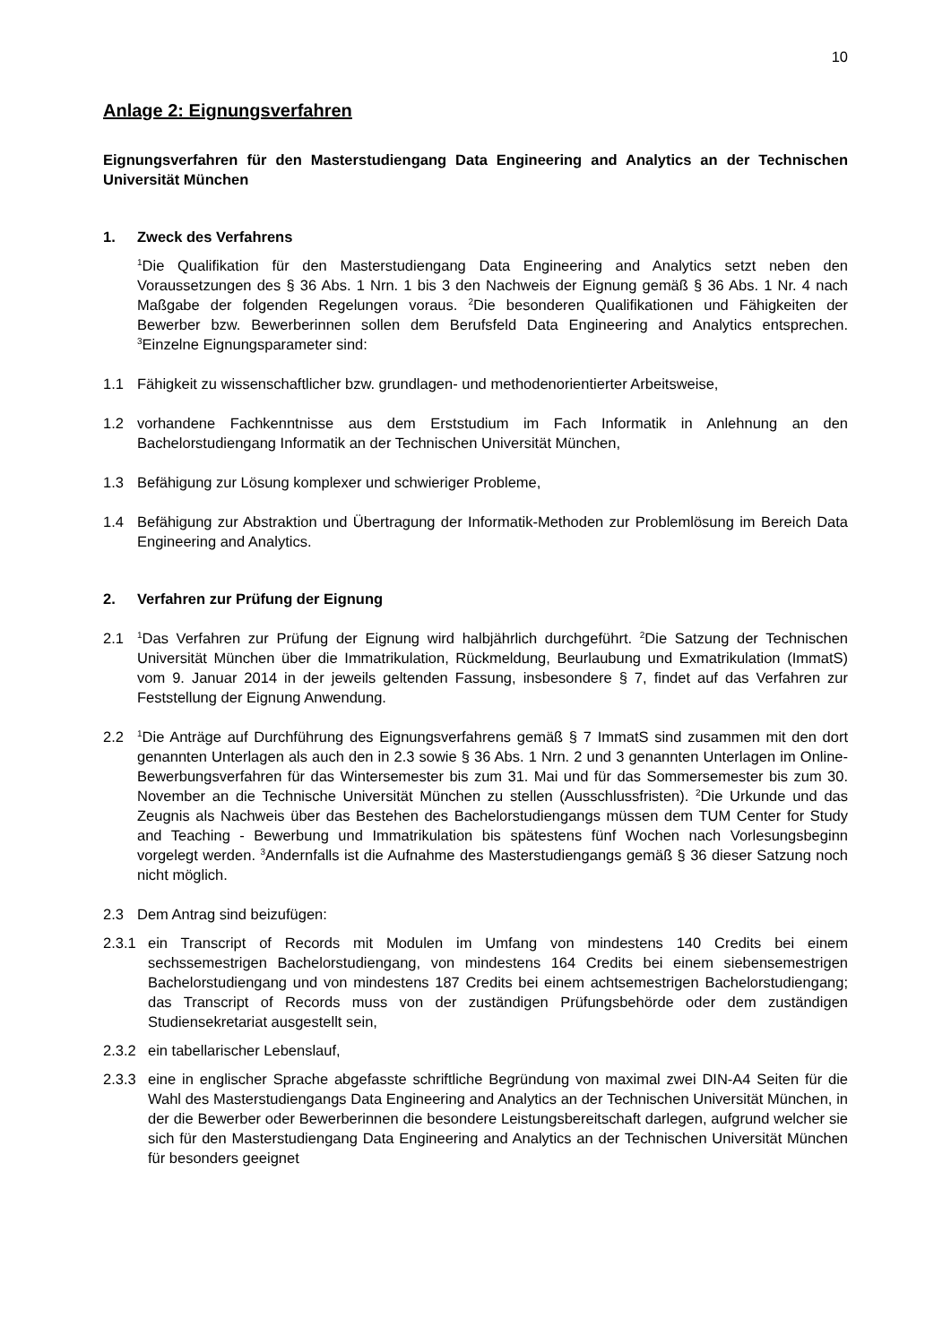10
Anlage 2: Eignungsverfahren
Eignungsverfahren für den Masterstudiengang Data Engineering and Analytics an der Technischen Universität München
1. Zweck des Verfahrens
<sup>1</sup> Die Qualifikation für den Masterstudiengang Data Engineering and Analytics setzt neben den Voraussetzungen des § 36 Abs. 1 Nrn. 1 bis 3 den Nachweis der Eignung gemäß § 36 Abs. 1 Nr. 4 nach Maßgabe der folgenden Regelungen voraus. <sup>2</sup>Die besonderen Qualifikationen und Fähigkeiten der Bewerber bzw. Bewerberinnen sollen dem Berufsfeld Data Engineering and Analytics entsprechen. <sup>3</sup>Einzelne Eignungsparameter sind:
1.1 Fähigkeit zu wissenschaftlicher bzw. grundlagen- und methodenorientierter Arbeitsweise,
1.2 vorhandene Fachkenntnisse aus dem Erststudium im Fach Informatik in Anlehnung an den Bachelorstudiengang Informatik an der Technischen Universität München,
1.3 Befähigung zur Lösung komplexer und schwieriger Probleme,
1.4 Befähigung zur Abstraktion und Übertragung der Informatik-Methoden zur Problemlösung im Bereich Data Engineering and Analytics.
2. Verfahren zur Prüfung der Eignung
2.1<sup>1</sup>Das Verfahren zur Prüfung der Eignung wird halbjährlich durchgeführt. <sup>2</sup>Die Satzung der Technischen Universität München über die Immatrikulation, Rückmeldung, Beurlaubung und Exmatrikulation (ImmatS) vom 9. Januar 2014 in der jeweils geltenden Fassung, insbesondere § 7, findet auf das Verfahren zur Feststellung der Eignung Anwendung.
2.2<sup>1</sup>Die Anträge auf Durchführung des Eignungsverfahrens gemäß § 7 ImmatS sind zusammen mit den dort genannten Unterlagen als auch den in 2.3 sowie § 36 Abs. 1 Nrn. 2 und 3 genannten Unterlagen im Online-Bewerbungsverfahren für das Wintersemester bis zum 31. Mai und für das Sommersemester bis zum 30. November an die Technische Universität München zu stellen (Ausschlussfristen). <sup>2</sup>Die Urkunde und das Zeugnis als Nachweis über das Bestehen des Bachelorstudiengangs müssen dem TUM Center for Study and Teaching - Bewerbung und Immatrikulation bis spätestens fünf Wochen nach Vorlesungsbeginn vorgelegt werden. <sup>3</sup>Andernfalls ist die Aufnahme des Masterstudiengangs gemäß § 36 dieser Satzung noch nicht möglich.
2.3 Dem Antrag sind beizufügen:
2.3.1 ein Transcript of Records mit Modulen im Umfang von mindestens 140 Credits bei einem sechssemestrigen Bachelorstudiengang, von mindestens 164 Credits bei einem siebensemestrigen Bachelorstudiengang und von mindestens 187 Credits bei einem achtsemestrigen Bachelorstudiengang; das Transcript of Records muss von der zuständigen Prüfungsbehörde oder dem zuständigen Studiensekretariat ausgestellt sein,
2.3.2 ein tabellarischer Lebenslauf,
2.3.3 eine in englischer Sprache abgefasste schriftliche Begründung von maximal zwei DIN-A4 Seiten für die Wahl des Masterstudiengangs Data Engineering and Analytics an der Technischen Universität München, in der die Bewerber oder Bewerberinnen die besondere Leistungsbereitschaft darlegen, aufgrund welcher sie sich für den Masterstudiengang Data Engineering and Analytics an der Technischen Universität München für besonders geeignet